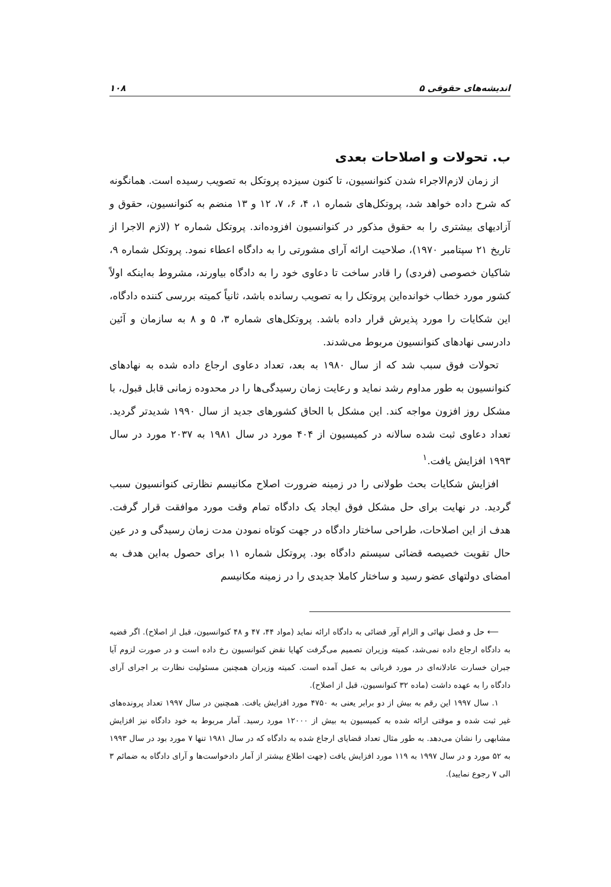اندیشه‌های حقوقی ۵ ۱۰۸
ب. تحولات و اصلاحات بعدی
از زمان لازم‌الاجراء شدن کنوانسیون، تا کنون سیزده پروتکل به تصویب رسیده است. همانگونه که شرح داده خواهد شد، پروتکل‌های شماره ۱، ۴، ۶، ۷، ۱۲ و ۱۳ منضم به کنوانسیون، حقوق و آزادیهای بیشتری را به حقوق مذکور در کنوانسیون افزوده‌اند. پروتکل شماره ۲ (لازم الاجرا از تاریخ ۲۱ سپتامبر ۱۹۷۰)، صلاحیت ارائه آرای مشورتی را به دادگاه اعطاء نمود. پروتکل شماره ۹، شاکیان خصوصی (فردی) را قادر ساخت تا دعاوی خود را به دادگاه بیاورند، مشروط به‌اینکه اولاً کشور مورد خطاب خوانده‌این پروتکل را به تصویب رسانده باشد، ثانیاً کمیته بررسی کننده دادگاه، این شکایات را مورد پذیرش قرار داده باشد. پروتکل‌های شماره ۳، ۵ و ۸ به سازمان و آئین دادرسی نهادهای کنوانسیون مربوط می‌شدند.
تحولات فوق سبب شد که از سال ۱۹۸۰ به بعد، تعداد دعاوی ارجاع داده شده به نهادهای کنوانسیون به طور مداوم رشد نماید و رعایت زمان رسیدگی‌ها را در محدوده زمانی قابل قبول، با مشکل روز افزون مواجه کند. این مشکل با الحاق کشورهای جدید از سال ۱۹۹۰ شدیدتر گردید. تعداد دعاوی ثبت شده سالانه در کمیسیون از ۴۰۴ مورد در سال ۱۹۸۱ به ۲۰۳۷ مورد در سال ۱۹۹۳ افزایش یافت.<sup>۱</sup>
افزایش شکایات بحث طولانی را در زمینه ضرورت اصلاح مکانیسم نظارتی کنوانسیون سبب گردید. در نهایت برای حل مشکل فوق ایجاد یک دادگاه تمام وقت مورد موافقت قرار گرفت. هدف از این اصلاحات، طراحی ساختار دادگاه در جهت کوتاه نمودن مدت زمان رسیدگی و در عین حال تقویت خصیصه قضائی سیستم دادگاه بود. پروتکل شماره ۱۱ برای حصول به‌این هدف به امضای دولتهای عضو رسید و ساختار کاملا جدیدی را در زمینه مکانیسم
⟵ حل و فصل نهائی و الزام آور قضائی به دادگاه ارائه نماید (مواد ۴۴، ۴۷ و ۴۸ کنوانسیون، قبل از اصلاح). اگر قضیه به دادگاه ارجاع داده نمی‌شد، کمیته وزیران تصمیم می‌گرفت کهایا نقض کنوانسیون رخ داده است و در صورت لزوم آیا جبران خسارت عادلانه‌ای در مورد قربانی به عمل آمده است. کمیته وزیران همچنین مسئولیت نظارت بر اجرای آرای دادگاه را به عهده داشت (ماده ۳۲ کنوانسیون، قبل از اصلاح).
۱. سال ۱۹۹۷ این رقم به بیش از دو برابر یعنی به ۴۷۵۰ مورد افزایش یافت. همچنین در سال ۱۹۹۷ تعداد پرونده‌های غیر ثبت شده و موقتی ارائه شده به کمیسیون به بیش از ۱۲۰۰۰ مورد رسید. آمار مربوط به خود دادگاه نیز افزایش مشابهی را نشان می‌دهد. به طور مثال تعداد قضایای ارجاع شده به دادگاه که در سال ۱۹۸۱ تنها ۷ مورد بود در سال ۱۹۹۳ به ۵۲ مورد و در سال ۱۹۹۷ به ۱۱۹ مورد افزایش یافت (جهت اطلاع بیشتر از آمار دادخواست‌ها و آرای دادگاه به ضمائم ۳ الی ۷ رجوع نمایید).